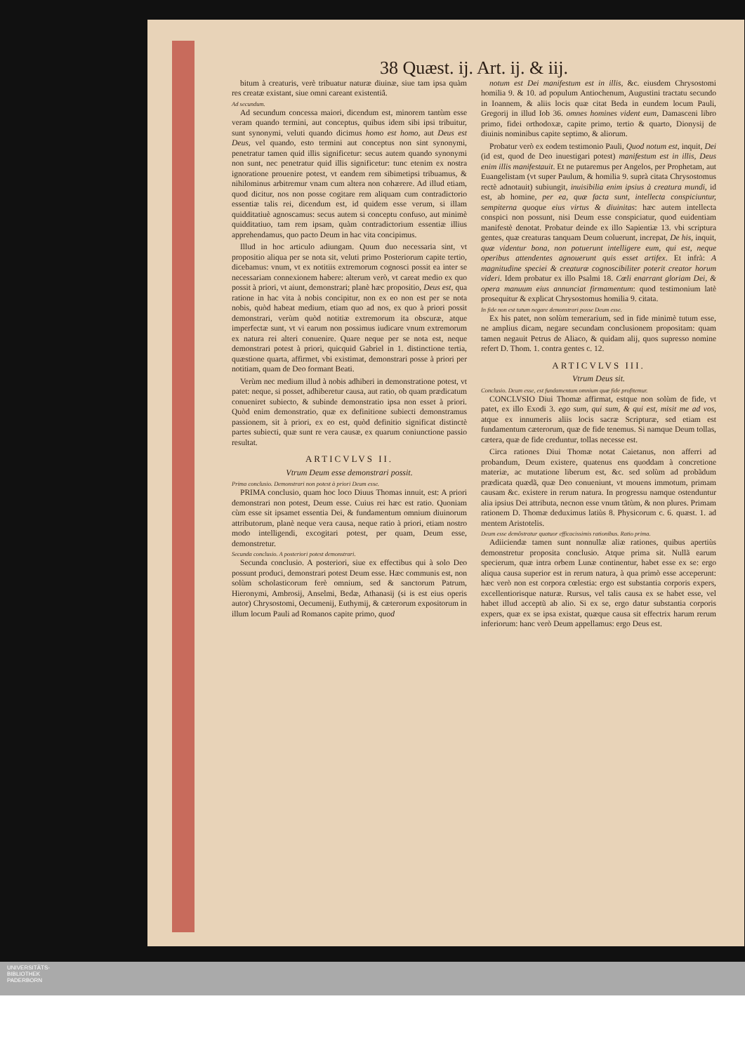38 Quæst. ij. Art. ij. & iij.
bitum à creaturis, verè tribuatur naturæ diuinæ, siue tam ipsa quàm res creatæ existant, siue omni careant existentiâ.
Ad secundum.
Ad secundum concessa maiori, dicendum est, minorem tantùm esse veram quando termini, aut conceptus, quibus idem sibi ipsi tribuitur, sunt synonymi, veluti quando dicimus homo est homo, aut Deus est Deus, vel quando, esto termini aut conceptus non sint synonymi, penetratur tamen quid illis significetur: secus autem quando synonymi non sunt, nec penetratur quid illis significetur: tunc etenim ex nostra ignoratione prouenire potest, vt eandem rem sibimetipsi tribuamus, & nihilominus arbitremur vnam cum altera non cohærere. Ad illud etiam, quod dicitur, nos non posse cogitare rem aliquam cum contradictorio essentiæ talis rei, dicendum est, id quidem esse verum, si illam quidditatiuè agnoscamus: secus autem si conceptu confuso, aut minimè quidditatiuo, tam rem ipsam, quàm contradictorium essentiæ illius apprehendamus, quo pacto Deum in hac vita concipimus.
Illud in hoc articulo adiungam. Quum duo necessaria sint, vt propositio aliqua per se nota sit, veluti primo Posteriorum capite tertio, dicebamus: vnum, vt ex notitiis extremorum cognosci possit ea inter se necessariam connexionem habere: alterum verò, vt careat medio ex quo possit à priori, vt aiunt, demonstrari; planè hæc propositio, Deus est, qua ratione in hac vita à nobis concipitur, non ex eo non est per se nota nobis, quòd habeat medium, etiam quo ad nos, ex quo à priori possit demonstrari, verùm quòd notitiæ extremorum ita obscuræ, atque imperfectæ sunt, vt vi earum non possimus iudicare vnum extremorum ex natura rei alteri conuenire. Quare neque per se nota est, neque demonstrari potest à priori, quicquid Gabriel in 1. distinctione tertia, quæstione quarta, affirmet, vbi existimat, demonstrari posse à priori per notitiam, quam de Deo formant Beati.
Verùm nec medium illud à nobis adhiberi in demonstratione potest, vt patet: neque, si posset, adhiberetur causa, aut ratio, ob quam prædicatum conueniret subiecto, & subinde demonstratio ipsa non esset à priori. Quòd enim demonstratio, quæ ex definitione subiecti demonstramus passionem, sit à priori, ex eo est, quòd definitio significat distinctè partes subiecti, quæ sunt re vera causæ, ex quarum coniunctione passio resultat.
ARTICVLVS II.
Vtrum Deum esse demonstrari possit.
Prima conclusio. Demonstrari non potest à priori Deum esse.
PRIMA conclusio, quam hoc loco Diuus Thomas innuit, est: A priori demonstrari non potest, Deum esse. Cuius rei hæc est ratio. Quoniam cùm esse sit ipsamet essentia Dei, & fundamentum omnium diuinorum attributorum, planè neque vera causa, neque ratio à priori, etiam nostro modo intelligendi, excogitari potest, per quam, Deum esse, demonstretur.
Secunda conclusio. A posteriori potest demonstrari.
Secunda conclusio. A posteriori, siue ex effectibus qui à solo Deo possunt produci, demonstrari potest Deum esse. Hæc communis est, non solùm scholasticorum ferè omnium, sed & sanctorum Patrum, Hieronymi, Ambrosij, Anselmi, Bedæ, Athanasij (si is est eius operis autor) Chrysostomi, Oecumenij, Euthymij, & cæterorum expositorum in illum locum Pauli ad Romanos capite primo, quod
notum est Dei manifestum est in illis, &c. eiusdem Chrysostomi homilia 9. & 10. ad populum Antiochenum, Augustini tractatu secundo in Ioannem, & aliis locis quæ citat Beda in eundem locum Pauli, Gregorij in illud Iob 36. omnes homines vident eum, Damasceni libro primo, fidei orthodoxæ, capite primo, tertio & quarto, Dionysij de diuinis nominibus capite septimo, & aliorum.
Probatur verò ex eodem testimonio Pauli, Quod notum est, inquit, Dei (id est, quod de Deo inuestigari potest) manifestum est in illis, Deus enim illis manifestauit. Et ne putaremus per Angelos, per Prophetam, aut Euangelistam (vt super Paulum, & homilia 9. suprà citata Chrysostomus rectè adnotauit) subiungit, inuisibilia enim ipsius à creatura mundi, id est, ab homine, per ea, quæ facta sunt, intellecta conspiciuntur, sempiterna quoque eius virtus & diuinitas: hæc autem intellecta conspici non possunt, nisi Deum esse conspiciatur, quod euidentiam manifestè denotat. Probatur deinde ex illo Sapientiæ 13. vbi scriptura gentes, quæ creaturas tanquam Deum coluerunt, increpat, De his, inquit, quæ videntur bona, non potuerunt intelligere eum, qui est, neque operibus attendentes agnouerunt quis esset artifex. Et infrà: A magnitudine speciei & creaturæ cognoscibiliter poterit creator horum videri. Idem probatur ex illo Psalmi 18. Cœli enarrant gloriam Dei, & opera manuum eius annunciat firmamentum: quod testimonium latè prosequitur & explicat Chrysostomus homilia 9. citata.
In fide non est tutum negare demonstrari posse Deum esse.
Ex his patet, non solùm temerarium, sed in fide minimè tutum esse, ne amplius dicam, negare secundam conclusionem propositam: quam tamen negauit Petrus de Aliaco, & quidam alij, quos supresso nomine refert D. Thom. 1. contra gentes c. 12.
ARTICVLVS III.
Vtrum Deus sit.
Conclusio. Deum esse, est fundamentum omnium quæ fide profitemur.
CONCLVSIO Diui Thomæ affirmat, estque non solùm de fide, vt patet, ex illo Exodi 3. ego sum, qui sum, & qui est, misit me ad vos, atque ex innumeris aliis locis sacræ Scripturæ, sed etiam est fundamentum cæterorum, quæ de fide tenemus. Si namque Deum tollas, cætera, quæ de fide creduntur, tollas necesse est.
Circa rationes Diui Thomæ notat Caietanus, non afferri ad probandum, Deum existere, quatenus ens quoddam à concretione materiæ, ac mutatione liberum est, &c. sed solùm ad probãdum prædicata quædã, quæ Deo conueniunt, vt mouens immotum, primam causam &c. existere in rerum natura. In progressu namque ostenduntur alia ipsius Dei attributa, necnon esse vnum tãtùm, & non plures. Primam rationem D. Thomæ deduximus latiùs 8. Physicorum c. 6. quæst. 1. ad mentem Aristotelis.
Deum esse demõstratur quatuor efficacissimis rationibus. Ratio prima.
Adiiciendæ tamen sunt nonnullæ aliæ rationes, quibus apertiùs demonstretur proposita conclusio. Atque prima sit. Nullã earum specierum, quæ intra orbem Lunæ continentur, habet esse ex se: ergo aliqua causa superior est in rerum natura, à qua primò esse acceperunt: hæc verò non est corpora cœlestia: ergo est substantia corporis expers, excellentiorisque naturæ. Rursus, vel talis causa ex se habet esse, vel habet illud acceptũ ab alio. Si ex se, ergo datur substantia corporis expers, quæ ex se ipsa existat, quæque causa sit effectrix harum rerum inferiorum: hanc verò Deum appellamus: ergo Deus est.
UNIVERSITÄTS-
BIBLIOTHEK
PADERBORN